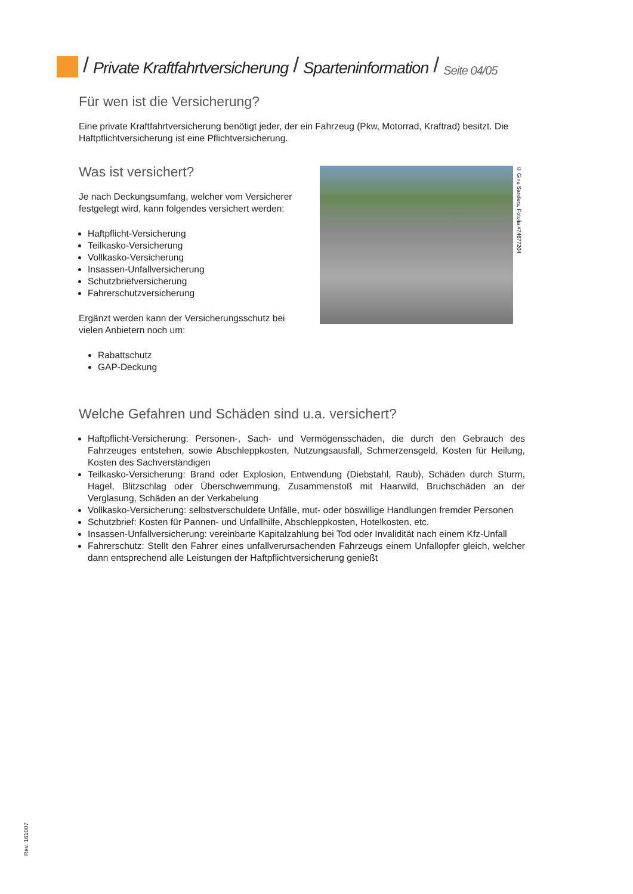/ Private Kraftfahrtversicherung / Sparteninformation / Seite 04/05
Für wen ist die Versicherung?
Eine private Kraftfahrtversicherung benötigt jeder, der ein Fahrzeug (Pkw, Motorrad, Kraftrad) besitzt. Die Haftpflichtversicherung ist eine Pflichtversicherung.
Was ist versichert?
Je nach Deckungsumfang, welcher vom Versicherer festgelegt wird, kann folgendes versichert werden:
Haftpflicht-Versicherung
Teilkasko-Versicherung
Vollkasko-Versicherung
Insassen-Unfallversicherung
Schutzbriefversicherung
Fahrerschutzversicherung
Ergänzt werden kann der Versicherungsschutz bei vielen Anbietern noch um:
Rabattschutz
GAP-Deckung
© Gina Sanders, Fotolia #74677204
Welche Gefahren und Schäden sind u.a. versichert?
Haftpflicht-Versicherung: Personen-, Sach- und Vermögensschäden, die durch den Gebrauch des Fahrzeuges entstehen, sowie Abschleppkosten, Nutzungsausfall, Schmerzensgeld, Kosten für Heilung, Kosten des Sachverständigen
Teilkasko-Versicherung: Brand oder Explosion, Entwendung (Diebstahl, Raub), Schäden durch Sturm, Hagel, Blitzschlag oder Überschwemmung, Zusammenstoß mit Haarwild, Bruchschäden an der Verglasung, Schäden an der Verkabelung
Vollkasko-Versicherung: selbstverschuldete Unfälle, mut- oder böswillige Handlungen fremder Personen
Schutzbrief: Kosten für Pannen- und Unfallhilfe, Abschleppkosten, Hotelkosten, etc.
Insassen-Unfallversicherung: vereinbarte Kapitalzahlung bei Tod oder Invalidität nach einem Kfz-Unfall
Fahrerschutz: Stellt den Fahrer eines unfallverursachenden Fahrzeugs einem Unfallopfer gleich, welcher dann entsprechend alle Leistungen der Haftpflichtversicherung genießt
Rev. 161007